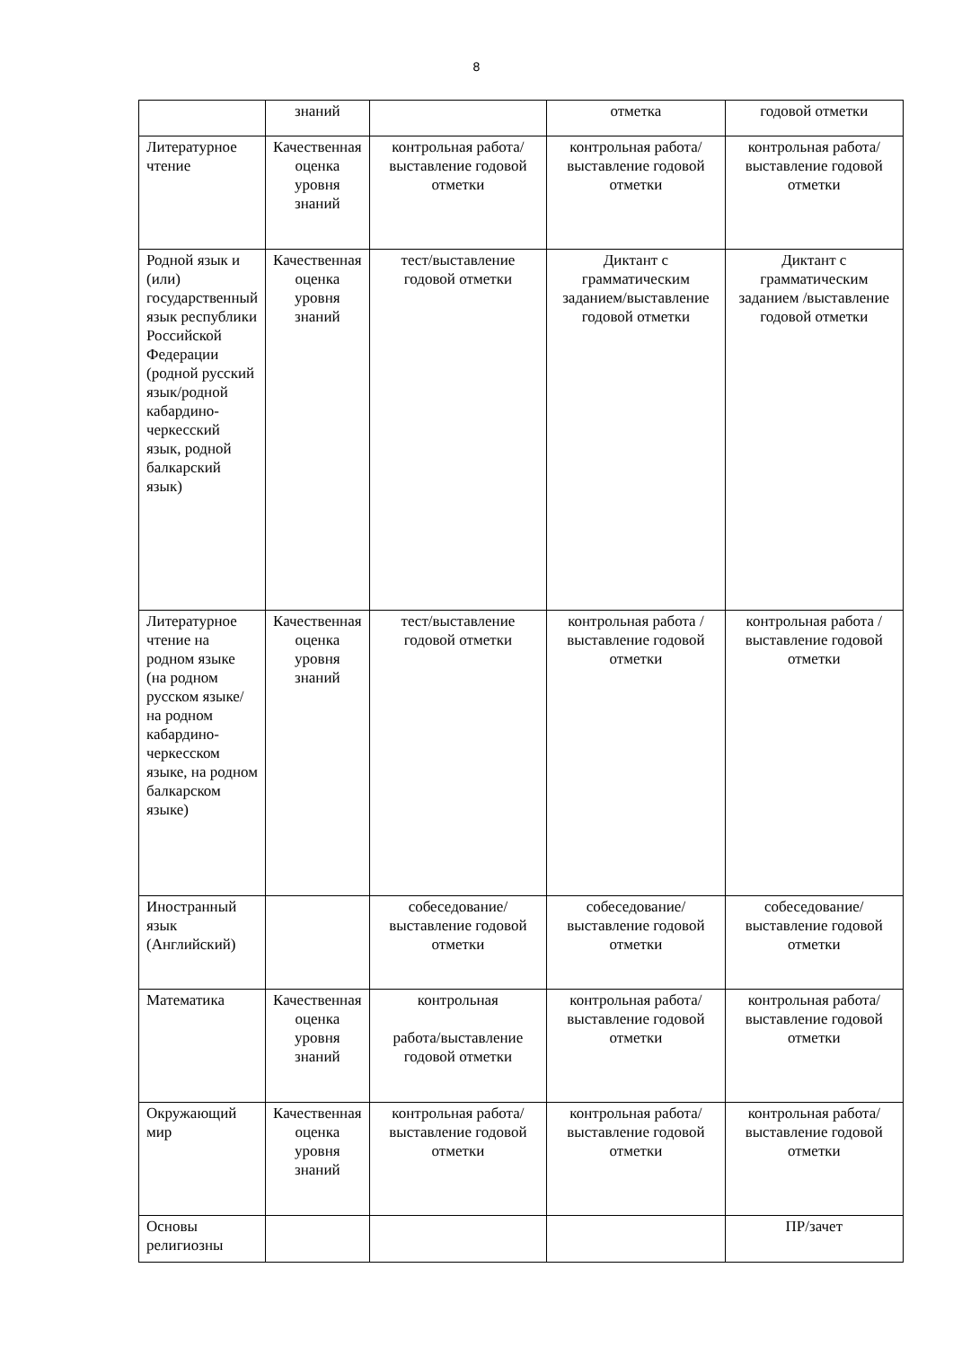8
| | знаний | | отметка | годовой отметки |
| Литературное чтение | Качественная оценка уровня знаний | контрольная работа/выставление годовой отметки | контрольная работа/выставление годовой отметки | контрольная работа/ выставление годовой отметки |
| Родной язык и (или) государственный язык республики Российской Федерации (родной русский язык/родной кабардино-черкесский язык, родной балкарский язык) | Качественная оценка уровня знаний | тест/выставление годовой отметки | Диктант с грамматическим заданием/выставление годовой отметки | Диктант с грамматическим заданием /выставление годовой отметки |
| Литературное чтение на родном языке (на родном русском языке/на родном кабардино-черкесском языке, на родном балкарском языке) | Качественная оценка уровня знаний | тест/выставление годовой отметки | контрольная работа /выставление годовой отметки | контрольная работа /выставление годовой отметки |
| Иностранный язык (Английский) | | собеседование/выставление годовой отметки | собеседование/выставление годовой отметки | собеседование/выставление годовой отметки |
| Математика | Качественная оценка уровня знаний | контрольная работа/выставление годовой отметки | контрольная работа/выставление годовой отметки | контрольная работа/выставление годовой отметки |
| Окружающий мир | Качественная оценка уровня знаний | контрольная работа/выставление годовой отметки | контрольная работа/выставление годовой отметки | контрольная работа/выставление годовой отметки |
| Основы религиозны | | | | ПР/зачет |